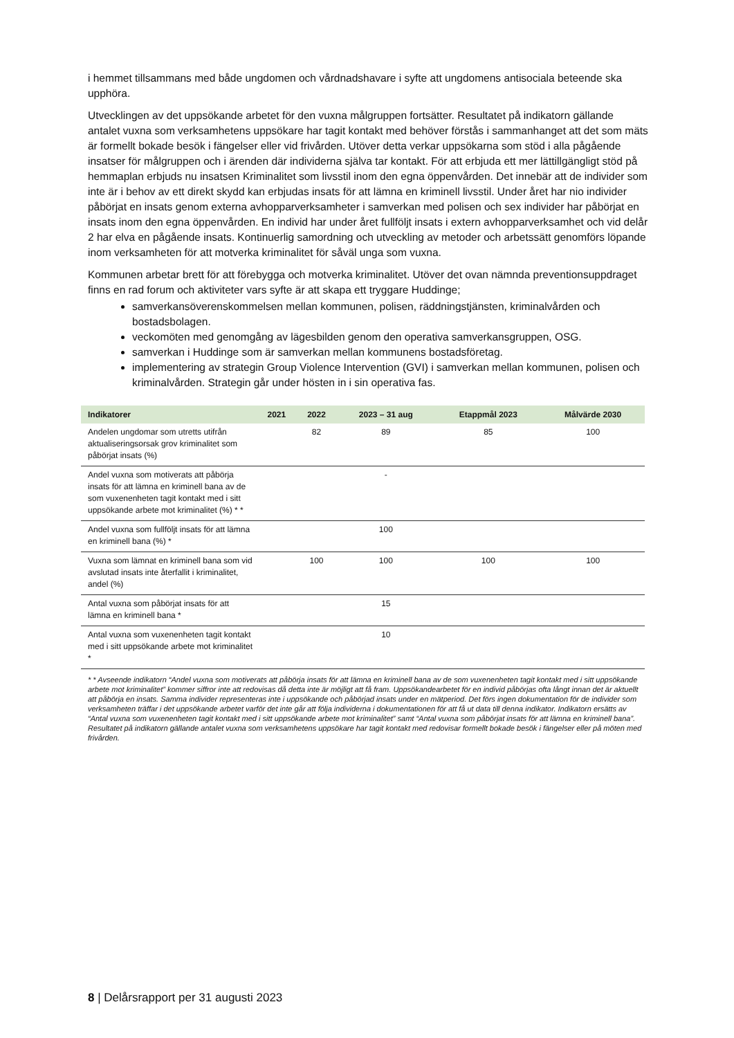i hemmet tillsammans med både ungdomen och vårdnadshavare i syfte att ungdomens antisociala beteende ska upphöra.
Utvecklingen av det uppsökande arbetet för den vuxna målgruppen fortsätter. Resultatet på indikatorn gällande antalet vuxna som verksamhetens uppsökare har tagit kontakt med behöver förstås i sammanhanget att det som mäts är formellt bokade besök i fängelser eller vid frivården. Utöver detta verkar uppsökarna som stöd i alla pågående insatser för målgruppen och i ärenden där individerna själva tar kontakt. För att erbjuda ett mer lättillgängligt stöd på hemmaplan erbjuds nu insatsen Kriminalitet som livsstil inom den egna öppenvården. Det innebär att de individer som inte är i behov av ett direkt skydd kan erbjudas insats för att lämna en kriminell livsstil. Under året har nio individer påbörjat en insats genom externa avhopparverksamheter i samverkan med polisen och sex individer har påbörjat en insats inom den egna öppenvården. En individ har under året fullföljt insats i extern avhopparverksamhet och vid delår 2 har elva en pågående insats. Kontinuerlig samordning och utveckling av metoder och arbetssätt genomförs löpande inom verksamheten för att motverka kriminalitet för såväl unga som vuxna.
Kommunen arbetar brett för att förebygga och motverka kriminalitet. Utöver det ovan nämnda preventionsuppdraget finns en rad forum och aktiviteter vars syfte är att skapa ett tryggare Huddinge;
samverkansöverenskommelsen mellan kommunen, polisen, räddningstjänsten, kriminalvården och bostadsbolagen.
veckomöten med genomgång av lägesbilden genom den operativa samverkansgruppen, OSG.
samverkan i Huddinge som är samverkan mellan kommunens bostadsföretag.
implementering av strategin Group Violence Intervention (GVI) i samverkan mellan kommunen, polisen och kriminalvården. Strategin går under hösten in i sin operativa fas.
| Indikatorer | 2021 | 2022 | 2023 – 31 aug | Etappmål 2023 | Målvärde 2030 |
| --- | --- | --- | --- | --- | --- |
| Andelen ungdomar som utretts utifrån aktualiseringsorsak grov kriminalitet som påbörjat insats (%) | | 82 | 89 | 85 | 100 |
| Andel vuxna som motiverats att påbörja insats för att lämna en kriminell bana av de som vuxenenheten tagit kontakt med i sitt uppsökande arbete mot kriminalitet (%) * * | | | - | | |
| Andel vuxna som fullföljt insats för att lämna en kriminell bana (%) * | | | 100 | | |
| Vuxna som lämnat en kriminell bana som vid avslutad insats inte återfallit i kriminalitet, andel (%) | | 100 | 100 | 100 | 100 |
| Antal vuxna som påbörjat insats för att lämna en kriminell bana * | | | 15 | | |
| Antal vuxna som vuxenenheten tagit kontakt med i sitt uppsökande arbete mot kriminalitet * | | | 10 | | |
* * Avseende indikatorn “Andel vuxna som motiverats att påbörja insats för att lämna en kriminell bana av de som vuxenenheten tagit kontakt med i sitt uppsökande arbete mot kriminalitet” kommer siffror inte att redovisas då detta inte är möjligt att få fram. Uppsökandearbetet för en individ påbörjas ofta långt innan det är aktuellt att påbörja en insats. Samma individer representeras inte i uppsökande och påbörjad insats under en mätperiod. Det förs ingen dokumentation för de individer som verksamheten träffar i det uppsökande arbetet varför det inte går att följa individerna i dokumentationen för att få ut data till denna indikator. Indikatorn ersätts av “Antal vuxna som vuxenenheten tagit kontakt med i sitt uppsökande arbete mot kriminalitet” samt “Antal vuxna som påbörjat insats för att lämna en kriminell bana”. Resultatet på indikatorn gällande antalet vuxna som verksamhetens uppsökare har tagit kontakt med redovisar formellt bokade besök i fängelser eller på möten med frivården.
8 | Delårsrapport per 31 augusti 2023